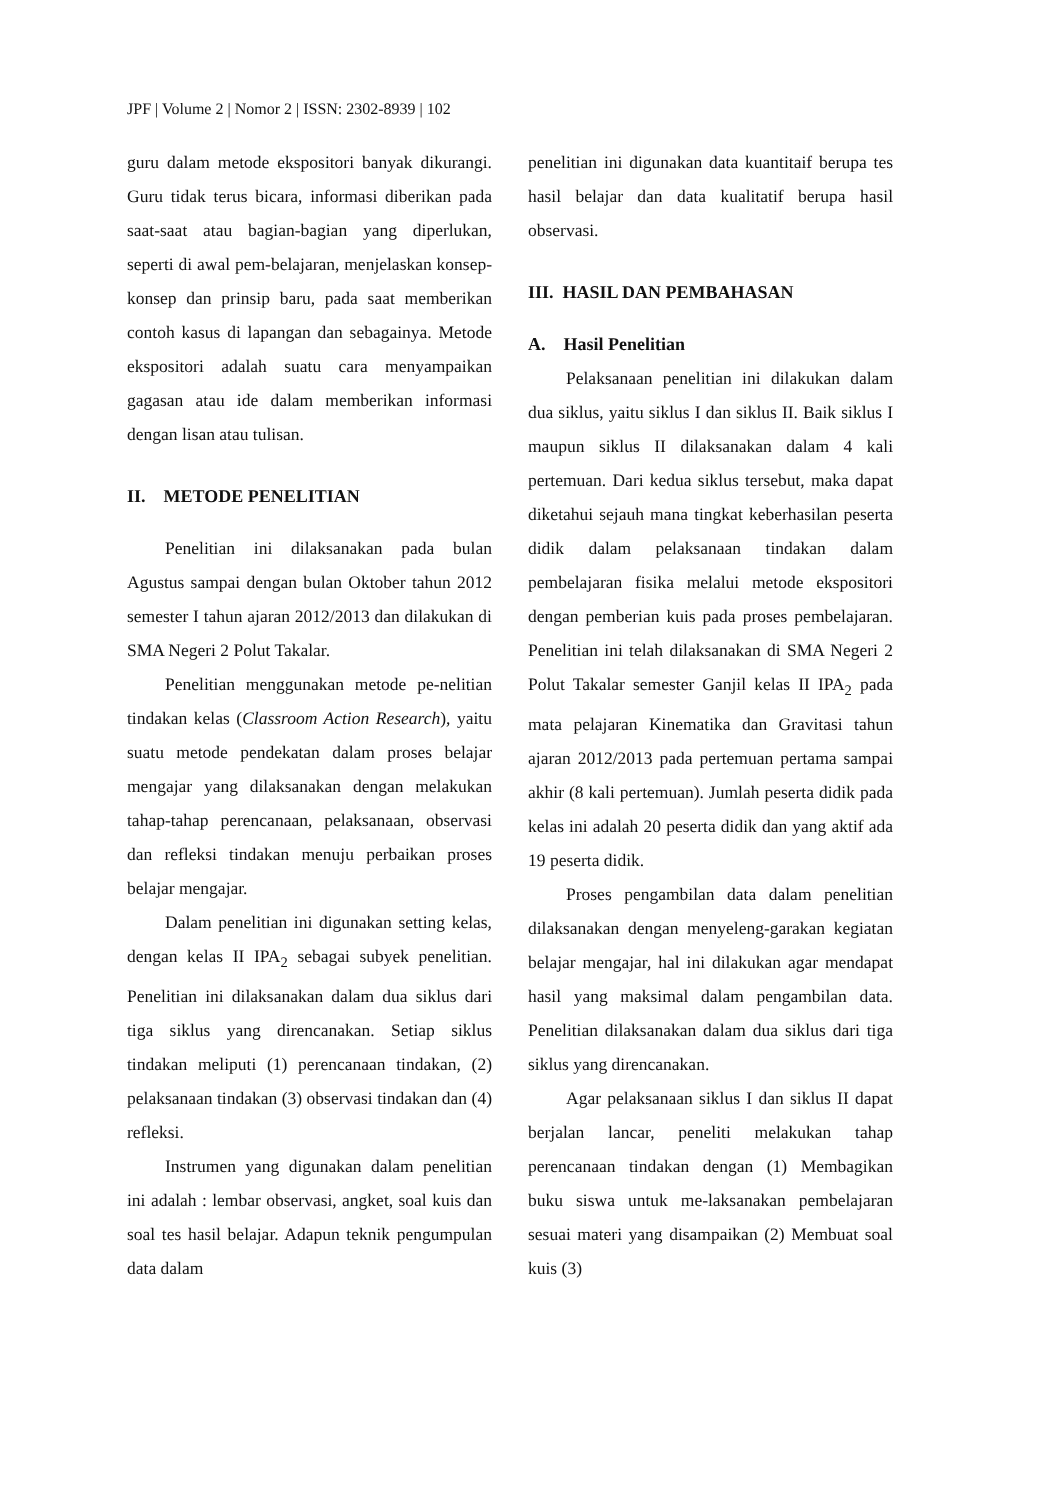JPF | Volume 2 | Nomor 2 | ISSN: 2302-8939 | 102
guru dalam metode ekspositori banyak dikurangi. Guru tidak terus bicara, informasi diberikan pada saat-saat atau bagian-bagian yang diperlukan, seperti di awal pem-belajaran, menjelaskan konsep-konsep dan prinsip baru, pada saat memberikan contoh kasus di lapangan dan sebagainya. Metode ekspositori adalah suatu cara menyampaikan gagasan atau ide dalam memberikan informasi dengan lisan atau tulisan.
II. METODE PENELITIAN
Penelitian ini dilaksanakan pada bulan Agustus sampai dengan bulan Oktober tahun 2012 semester I tahun ajaran 2012/2013 dan dilakukan di SMA Negeri 2 Polut Takalar.
Penelitian menggunakan metode pe-nelitian tindakan kelas (Classroom Action Research), yaitu suatu metode pendekatan dalam proses belajar mengajar yang dilaksanakan dengan melakukan tahap-tahap perencanaan, pelaksanaan, observasi dan refleksi tindakan menuju perbaikan proses belajar mengajar.
Dalam penelitian ini digunakan setting kelas, dengan kelas II IPA<sub>2</sub> sebagai subyek penelitian. Penelitian ini dilaksanakan dalam dua siklus dari tiga siklus yang direncanakan. Setiap siklus tindakan meliputi (1) perencanaan tindakan, (2) pelaksanaan tindakan (3) observasi tindakan dan (4) refleksi.
Instrumen yang digunakan dalam penelitian ini adalah : lembar observasi, angket, soal kuis dan soal tes hasil belajar. Adapun teknik pengumpulan data dalam
penelitian ini digunakan data kuantitaif berupa tes hasil belajar dan data kualitatif berupa hasil observasi.
III. HASIL DAN PEMBAHASAN
A. Hasil Penelitian
Pelaksanaan penelitian ini dilakukan dalam dua siklus, yaitu siklus I dan siklus II. Baik siklus I maupun siklus II dilaksanakan dalam 4 kali pertemuan. Dari kedua siklus tersebut, maka dapat diketahui sejauh mana tingkat keberhasilan peserta didik dalam pelaksanaan tindakan dalam pembelajaran fisika melalui metode ekspositori dengan pemberian kuis pada proses pembelajaran. Penelitian ini telah dilaksanakan di SMA Negeri 2 Polut Takalar semester Ganjil kelas II IPA<sub>2</sub> pada mata pelajaran Kinematika dan Gravitasi tahun ajaran 2012/2013 pada pertemuan pertama sampai akhir (8 kali pertemuan). Jumlah peserta didik pada kelas ini adalah 20 peserta didik dan yang aktif ada 19 peserta didik.
Proses pengambilan data dalam penelitian dilaksanakan dengan menyeleng-garakan kegiatan belajar mengajar, hal ini dilakukan agar mendapat hasil yang maksimal dalam pengambilan data. Penelitian dilaksanakan dalam dua siklus dari tiga siklus yang direncanakan.
Agar pelaksanaan siklus I dan siklus II dapat berjalan lancar, peneliti melakukan tahap perencanaan tindakan dengan (1) Membagikan buku siswa untuk me-laksanakan pembelajaran sesuai materi yang disampaikan (2) Membuat soal kuis (3)